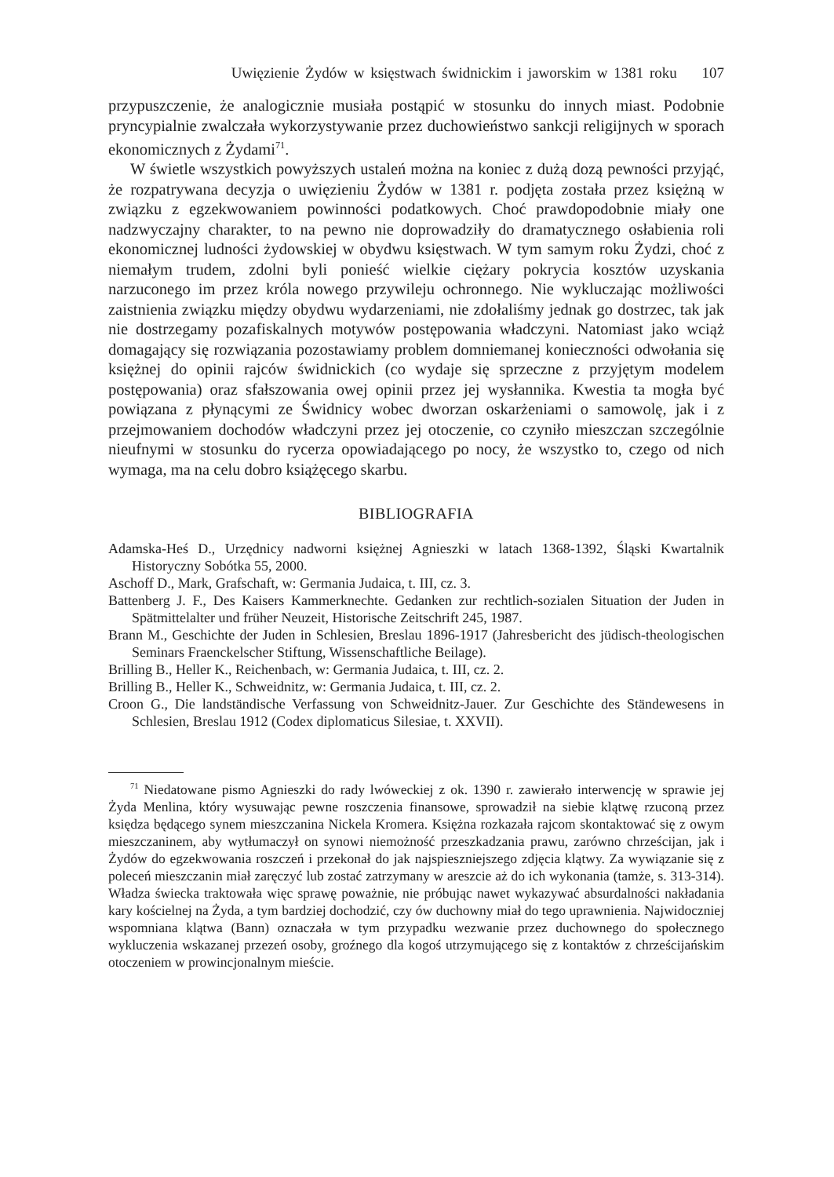Uwięzienie Żydów w księstwach świdnickim i jaworskim w 1381 roku 107
przypuszczenie, że analogicznie musiała postąpić w stosunku do innych miast. Podobnie pryncypialnie zwalczała wykorzystywanie przez duchowieństwo sankcji religijnych w sporach ekonomicznych z Żydami<sup>71</sup>.
W świetle wszystkich powyższych ustaleń można na koniec z dużą dozą pewności przyjąć, że rozpatrywana decyzja o uwięzieniu Żydów w 1381 r. podjęta została przez księżną w związku z egzekwowaniem powinności podatkowych. Choć prawdopodobnie miały one nadzwyczajny charakter, to na pewno nie doprowadziły do dramatycznego osłabienia roli ekonomicznej ludności żydowskiej w obydwu księstwach. W tym samym roku Żydzi, choć z niemałym trudem, zdolni byli ponieść wielkie ciężary pokrycia kosztów uzyskania narzuconego im przez króla nowego przywileju ochronnego. Nie wykluczając możliwości zaistnienia związku między obydwu wydarzeniami, nie zdołaliśmy jednak go dostrzec, tak jak nie dostrzegamy pozafiskalnych motywów postępowania władczyni. Natomiast jako wciąż domagający się rozwiązania pozostawiamy problem domniemanej konieczności odwołania się księżnej do opinii rajców świdnickich (co wydaje się sprzeczne z przyjętym modelem postępowania) oraz sfałszowania owej opinii przez jej wysłannika. Kwestia ta mogła być powiązana z płynącymi ze Świdnicy wobec dworzan oskarżeniami o samowolę, jak i z przejmowaniem dochodów władczyni przez jej otoczenie, co czyniło mieszczan szczególnie nieufnymi w stosunku do rycerza opowiadającego po nocy, że wszystko to, czego od nich wymaga, ma na celu dobro książęcego skarbu.
BIBLIOGRAFIA
Adamska-Heś D., Urzędnicy nadworni księżnej Agnieszki w latach 1368-1392, Śląski Kwartalnik Historyczny Sobótka 55, 2000.
Aschoff D., Mark, Grafschaft, w: Germania Judaica, t. III, cz. 3.
Battenberg J. F., Des Kaisers Kammerknechte. Gedanken zur rechtlich-sozialen Situation der Juden in Spätmittelalter und früher Neuzeit, Historische Zeitschrift 245, 1987.
Brann M., Geschichte der Juden in Schlesien, Breslau 1896-1917 (Jahresbericht des jüdisch-theologischen Seminars Fraenckelscher Stiftung, Wissenschaftliche Beilage).
Brilling B., Heller K., Reichenbach, w: Germania Judaica, t. III, cz. 2.
Brilling B., Heller K., Schweidnitz, w: Germania Judaica, t. III, cz. 2.
Croon G., Die landständische Verfassung von Schweidnitz-Jauer. Zur Geschichte des Ständewesens in Schlesien, Breslau 1912 (Codex diplomaticus Silesiae, t. XXVII).
<sup>71</sup> Niedatowane pismo Agnieszki do rady lwóweckiej z ok. 1390 r. zawierało interwencję w sprawie jej Żyda Menlina, który wysuwając pewne roszczenia finansowe, sprowadził na siebie klątwę rzuconą przez księdza będącego synem mieszczanina Nickela Kromera. Księżna rozkazała rajcom skontaktować się z owym mieszczaninem, aby wytłumaczył on synowi niemożność przeszkadzania prawu, zarówno chrześcijan, jak i Żydów do egzekwowania roszczeń i przekonał do jak najspieszniejszego zdjęcia klątwy. Za wywiązanie się z poleceń mieszczanin miał zaręczyć lub zostać zatrzymany w areszcie aż do ich wykonania (tamże, s. 313-314). Władza świecka traktowała więc sprawę poważnie, nie próbując nawet wykazywać absurdalności nakładania kary kościelnej na Żyda, a tym bardziej dochodzić, czy ów duchowny miał do tego uprawnienia. Najwidoczniej wspomniana klątwa (Bann) oznaczała w tym przypadku wezwanie przez duchownego do społecznego wykluczenia wskazanej przezeń osoby, groźnego dla kogoś utrzymującego się z kontaktów z chrześcijańskim otoczeniem w prowincjonalnym mieście.